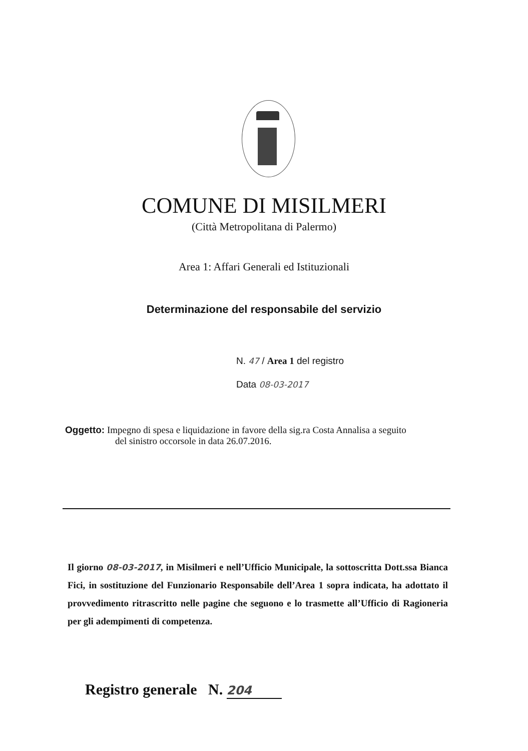COMUNE DI MISILMERI
(Città Metropolitana di Palermo)
Area 1: Affari Generali ed Istituzionali
Determinazione del responsabile del servizio
N. 47 / Area 1 del registro
Data 08-03-2017
Oggetto: Impegno di spesa e liquidazione in favore della sig.ra Costa Annalisa a seguito
del sinistro occorsole in data 26.07.2016.
Il giorno 08-03-2017, in Misilmeri e nell’Ufficio Municipale, la sottoscritta Dott.ssa Bianca Fici, in sostituzione del Funzionario Responsabile dell’Area 1 sopra indicata, ha adottato il provvedimento ritrascritto nelle pagine che seguono e lo trasmette all’Ufficio di Ragioneria per gli adempimenti di competenza.
Registro generale N. 204